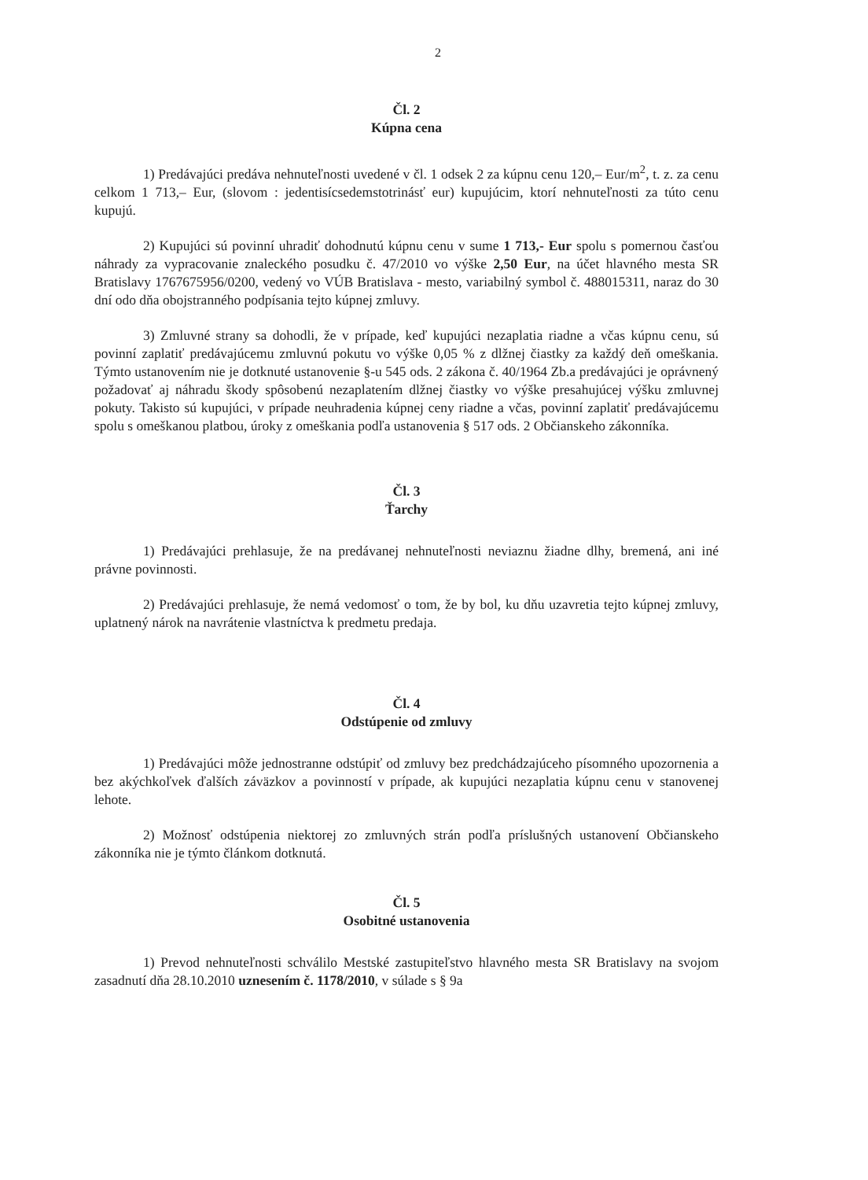2
Čl. 2
Kúpna cena
1) Predávajúci predáva nehnuteľnosti uvedené v čl. 1 odsek 2 za kúpnu cenu 120,– Eur/m<sup>2</sup>, t. z. za cenu celkom 1 713,– Eur, (slovom : jedentisícsedemstotrinásť eur) kupujúcim, ktorí nehnuteľnosti za túto cenu kupujú.
2) Kupujúci sú povinní uhradiť dohodnutú kúpnu cenu v sume 1 713,- Eur spolu s pomernou časťou náhrady za vypracovanie znaleckého posudku č. 47/2010 vo výške 2,50 Eur, na účet hlavného mesta SR Bratislavy 1767675956/0200, vedený vo VÚB Bratislava - mesto, variabilný symbol č. 488015311, naraz do 30 dní odo dňa obojstranného podpísania tejto kúpnej zmluvy.
3) Zmluvné strany sa dohodli, že v prípade, keď kupujúci nezaplatia riadne a včas kúpnu cenu, sú povinní zaplatiť predávajúcemu zmluvnú pokutu vo výške 0,05 % z dlžnej čiastky za každý deň omeškania. Týmto ustanovením nie je dotknuté ustanovenie §-u 545 ods. 2 zákona č. 40/1964 Zb.a predávajúci je oprávnený požadovať aj náhradu škody spôsobenú nezaplatením dlžnej čiastky vo výške presahujúcej výšku zmluvnej pokuty. Takisto sú kupujúci, v prípade neuhradenia kúpnej ceny riadne a včas, povinní zaplatiť predávajúcemu spolu s omeškanou platbou, úroky z omeškania podľa ustanovenia § 517 ods. 2 Občianskeho zákonníka.
Čl. 3
Ťarchy
1) Predávajúci prehlasuje, že na predávanej nehnuteľnosti neviaznu žiadne dlhy, bremená, ani iné právne povinnosti.
2) Predávajúci prehlasuje, že nemá vedomosť o tom, že by bol, ku dňu uzavretia tejto kúpnej zmluvy, uplatnený nárok na navrátenie vlastníctva k predmetu predaja.
Čl. 4
Odstúpenie od zmluvy
1) Predávajúci môže jednostranne odstúpiť od zmluvy bez predchádzajúceho písomného upozornenia a bez akýchkoľvek ďalších záväzkov a povinností v prípade, ak kupujúci nezaplatia kúpnu cenu v stanovenej lehote.
2) Možnosť odstúpenia niektorej zo zmluvných strán podľa príslušných ustanovení Občianskeho zákonníka nie je týmto článkom dotknutá.
Čl. 5
Osobitné ustanovenia
1) Prevod nehnuteľnosti schválilo Mestské zastupiteľstvo hlavného mesta SR Bratislavy na svojom zasadnutí dňa 28.10.2010 uznesením č. 1178/2010, v súlade s § 9a